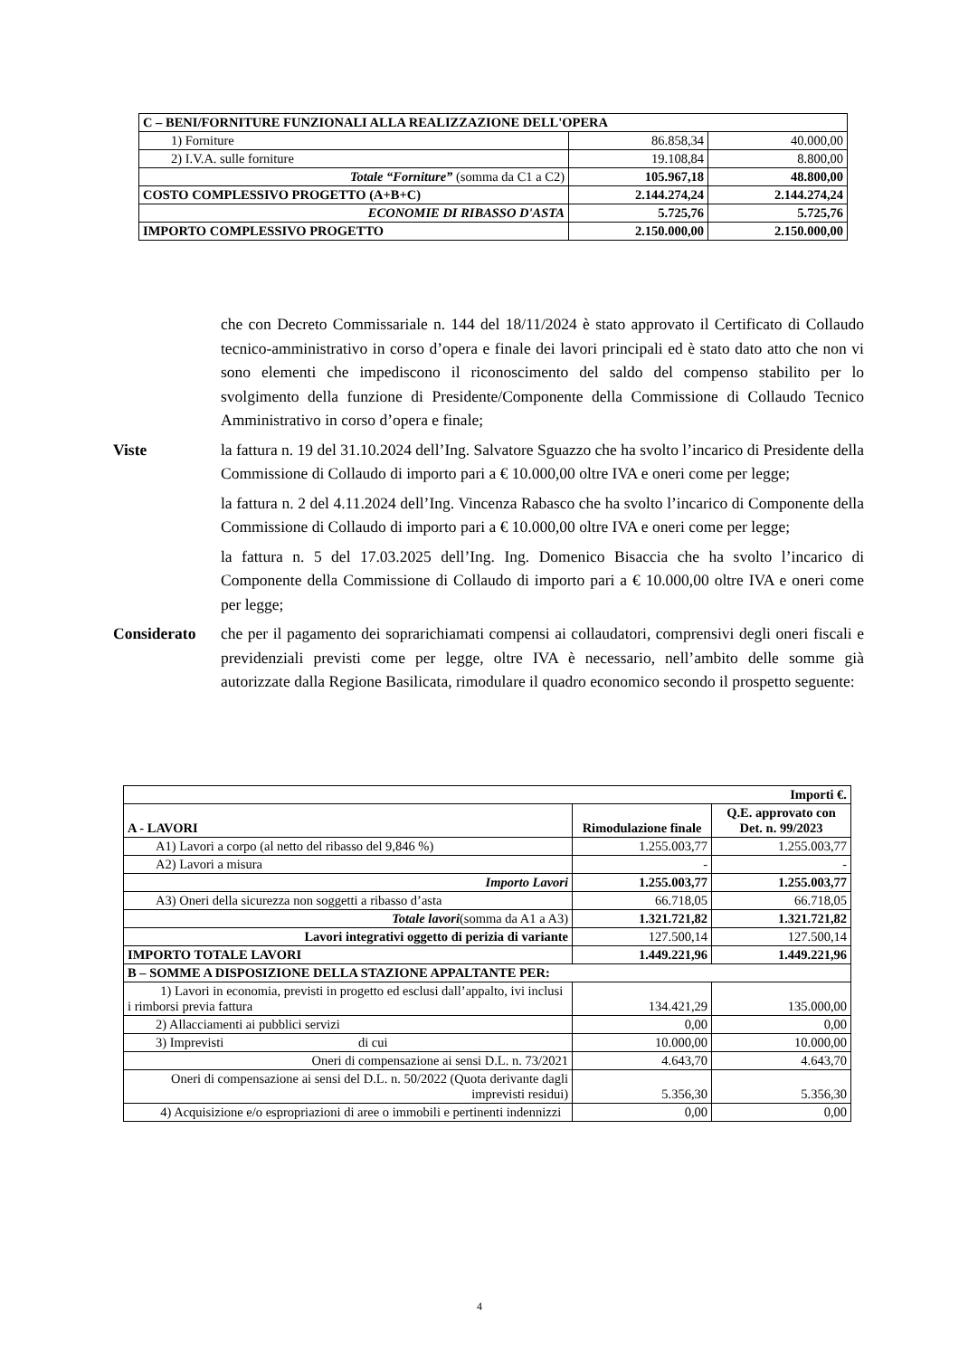| C – BENI/FORNITURE FUNZIONALI ALLA REALIZZAZIONE DELL'OPERA | | |
| 1) Forniture | 86.858,34 | 40.000,00 |
| 2) I.V.A. sulle forniture | 19.108,84 | 8.800,00 |
| Totale “Forniture” (somma da C1 a C2) | 105.967,18 | 48.800,00 |
| COSTO COMPLESSIVO PROGETTO (A+B+C) | 2.144.274,24 | 2.144.274,24 |
| ECONOMIE DI RIBASSO D'ASTA | 5.725,76 | 5.725,76 |
| IMPORTO COMPLESSIVO PROGETTO | 2.150.000,00 | 2.150.000,00 |
che con Decreto Commissariale n. 144 del 18/11/2024 è stato approvato il Certificato di Collaudo tecnico-amministrativo in corso d’opera e finale dei lavori principali ed è stato dato atto che non vi sono elementi che impediscono il riconoscimento del saldo del compenso stabilito per lo svolgimento della funzione di Presidente/Componente della Commissione di Collaudo Tecnico Amministrativo in corso d’opera e finale;
Viste la fattura n. 19 del 31.10.2024 dell’Ing. Salvatore Sguazzo che ha svolto l’incarico di Presidente della Commissione di Collaudo di importo pari a € 10.000,00 oltre IVA e oneri come per legge;
la fattura n. 2 del 4.11.2024 dell’Ing. Vincenza Rabasco che ha svolto l’incarico di Componente della Commissione di Collaudo di importo pari a € 10.000,00 oltre IVA e oneri come per legge;
la fattura n. 5 del 17.03.2025 dell’Ing. Ing. Domenico Bisaccia che ha svolto l’incarico di Componente della Commissione di Collaudo di importo pari a € 10.000,00 oltre IVA e oneri come per legge;
Considerato che per il pagamento dei soprarichiamati compensi ai collaudatori, comprensivi degli oneri fiscali e previdenziali previsti come per legge, oltre IVA è necessario, nell’ambito delle somme già autorizzate dalla Regione Basilicata, rimodulare il quadro economico secondo il prospetto seguente:
| Importi €. | | |
| A - LAVORI | Rimodulazione finale | Q.E. approvato con Det. n. 99/2023 |
| A1) Lavori a corpo (al netto del ribasso del 9,846 %) | 1.255.003,77 | 1.255.003,77 |
| A2) Lavori a misura | - | - |
| Importo Lavori | 1.255.003,77 | 1.255.003,77 |
| A3) Oneri della sicurezza non soggetti a ribasso d’asta | 66.718,05 | 66.718,05 |
| Totale lavori (somma da A1 a A3) | 1.321.721,82 | 1.321.721,82 |
| Lavori integrativi oggetto di perizia di variante | 127.500,14 | 127.500,14 |
| IMPORTO TOTALE LAVORI | 1.449.221,96 | 1.449.221,96 |
| B – SOMME A DISPOSIZIONE DELLA STAZIONE APPALTANTE PER: | | |
| 1) Lavori in economia, previsti in progetto ed esclusi dall’appalto, ivi inclusi i rimborsi previa fattura | 134.421,29 | 135.000,00 |
| 2) Allacciamenti ai pubblici servizi | 0,00 | 0,00 |
| 3) Imprevisti di cui | 10.000,00 | 10.000,00 |
| Oneri di compensazione ai sensi D.L. n. 73/2021 | 4.643,70 | 4.643,70 |
| Oneri di compensazione ai sensi del D.L. n. 50/2022 (Quota derivante dagli imprevisti residui) | 5.356,30 | 5.356,30 |
| 4) Acquisizione e/o espropriazioni di aree o immobili e pertinenti indennizzi | 0,00 | 0,00 |
4